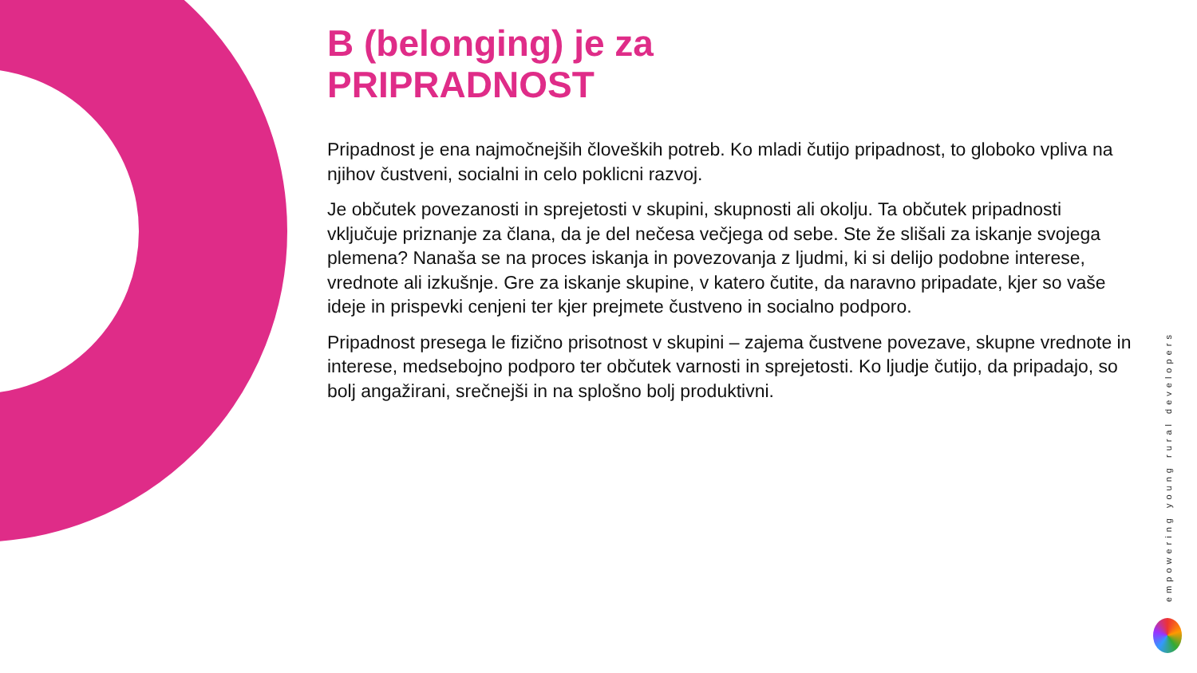B (belonging) je za
PRIPRADNOST
Pripadnost je ena najmočnejših človeških potreb. Ko mladi čutijo pripadnost, to globoko vpliva na njihov čustveni, socialni in celo poklicni razvoj.
Je občutek povezanosti in sprejetosti v skupini, skupnosti ali okolju. Ta občutek pripadnosti vključuje priznanje za člana, da je del nečesa večjega od sebe. Ste že slišali za iskanje svojega plemena? Nanaša se na proces iskanja in povezovanja z ljudmi, ki si delijo podobne interese, vrednote ali izkušnje. Gre za iskanje skupine, v katero čutite, da naravno pripadate, kjer so vaše ideje in prispevki cenjeni ter kjer prejmete čustveno in socialno podporo.
Pripadnost presega le fizično prisotnost v skupini – zajema čustvene povezave, skupne vrednote in interese, medsebojno podporo ter občutek varnosti in sprejetosti. Ko ljudje čutijo, da pripadajo, so bolj angažirani, srečnejši in na splošno bolj produktivni.
empowering young rural developers